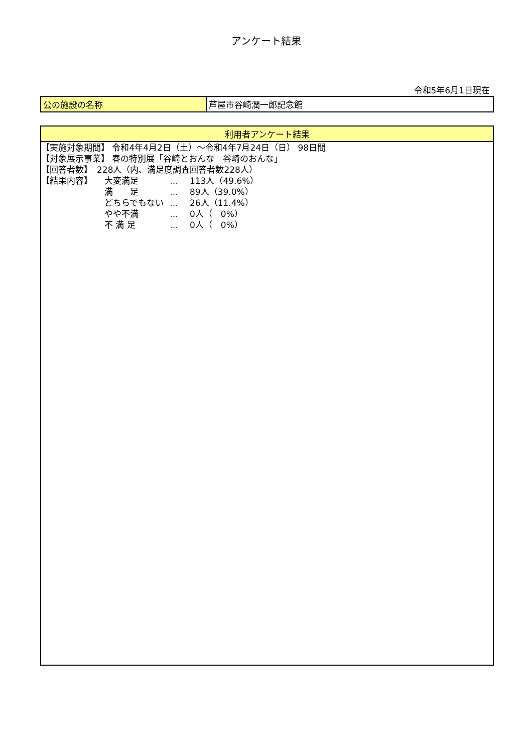アンケート結果
令和5年6月1日現在
| 公の施設の名称 | 芦屋市谷崎潤一郎記念館 |
利用者アンケート結果
【実施対象期間】 令和4年4月2日（土）～令和4年7月24日（日） 98日間
【対象展示事業】 春の特別展「谷崎とおんな　谷崎のおんな」
【回答者数】　228人（内、満足度調査回答者数228人）
【結果内容】 大変満足 … 113人（49.6%）
満　　足 … 89人（39.0%）
どちらでもない … 26人（11.4%）
やや不満 … 0人（　0%）
不 満 足 … 0人（　0%）